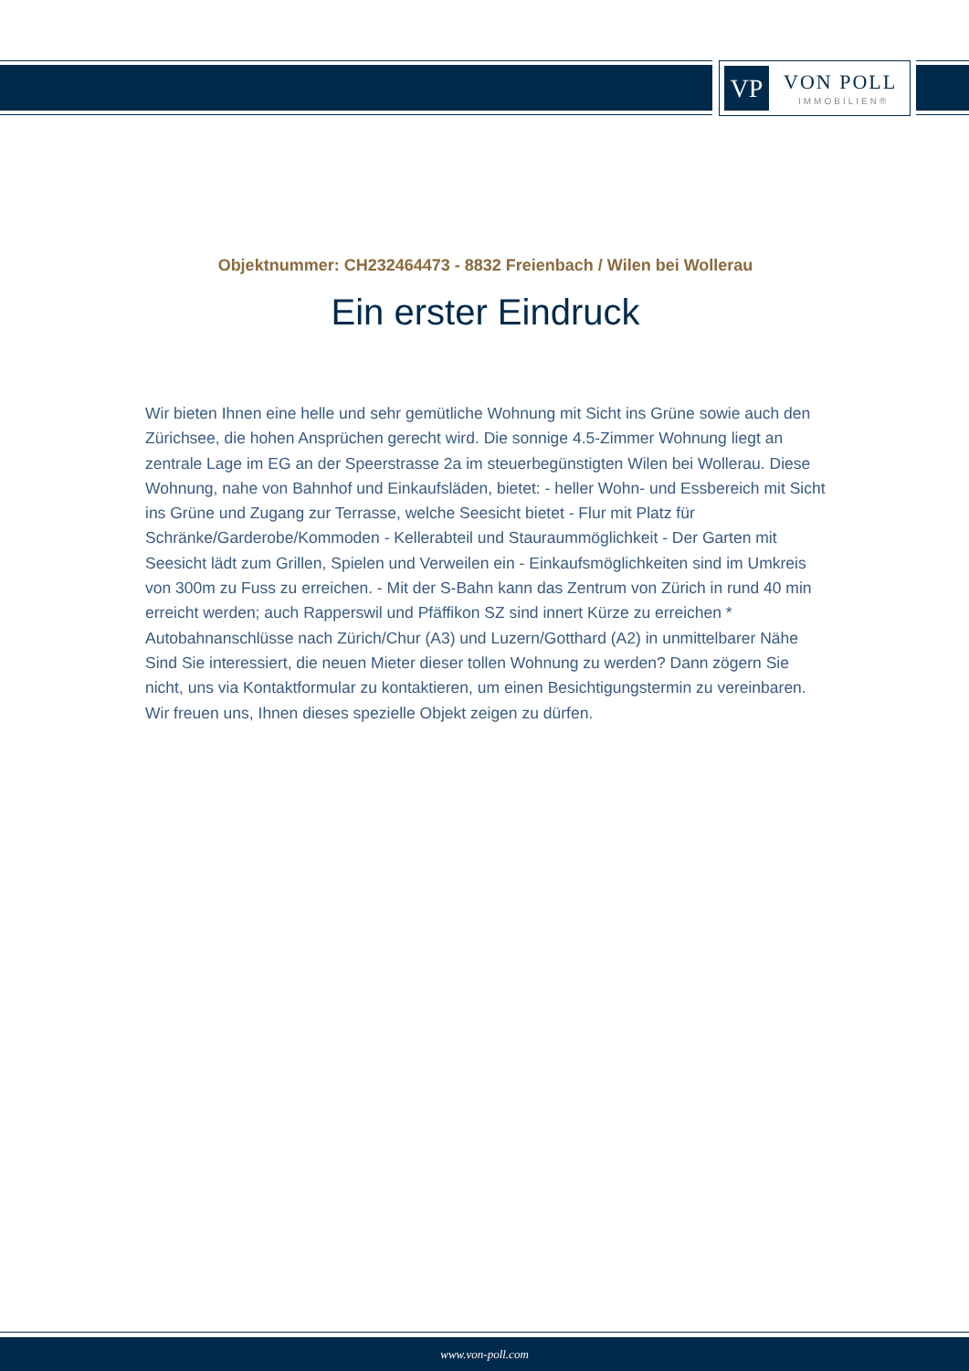VP VON POLL
IMMOBILIEN®
Objektnummer: CH232464473 - 8832 Freienbach / Wilen bei Wollerau
Ein erster Eindruck
Wir bieten Ihnen eine helle und sehr gemütliche Wohnung mit Sicht ins Grüne sowie auch den Zürichsee, die hohen Ansprüchen gerecht wird. Die sonnige 4.5-Zimmer Wohnung liegt an zentrale Lage im EG an der Speerstrasse 2a im steuerbegünstigten Wilen bei Wollerau. Diese Wohnung, nahe von Bahnhof und Einkaufsläden, bietet: - heller Wohn- und Essbereich mit Sicht ins Grüne und Zugang zur Terrasse, welche Seesicht bietet - Flur mit Platz für Schränke/Garderobe/Kommoden - Kellerabteil und Stauraummöglichkeit - Der Garten mit Seesicht lädt zum Grillen, Spielen und Verweilen ein - Einkaufsmöglichkeiten sind im Umkreis von 300m zu Fuss zu erreichen. - Mit der S-Bahn kann das Zentrum von Zürich in rund 40 min erreicht werden; auch Rapperswil und Pfäffikon SZ sind innert Kürze zu erreichen * Autobahnanschlüsse nach Zürich/Chur (A3) und Luzern/Gotthard (A2) in unmittelbarer Nähe Sind Sie interessiert, die neuen Mieter dieser tollen Wohnung zu werden? Dann zögern Sie nicht, uns via Kontaktformular zu kontaktieren, um einen Besichtigungstermin zu vereinbaren. Wir freuen uns, Ihnen dieses spezielle Objekt zeigen zu dürfen.
www.von-poll.com